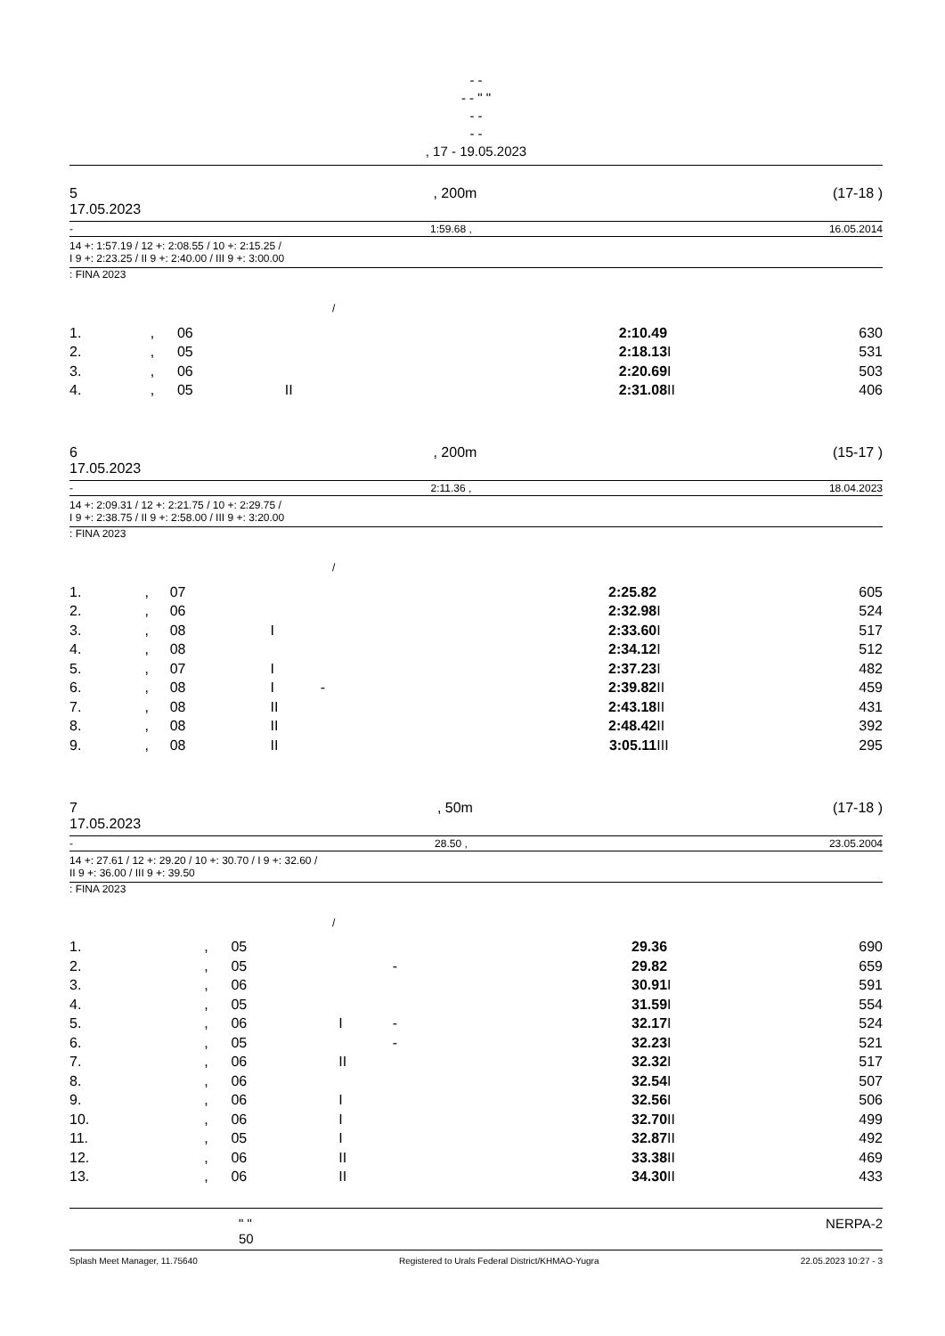- -
- - " "
- -
- -
, 17 - 19.05.2023
5, 200m (17-18 )
17.05.2023
- 1:59.68 , 16.05.2014
14 +: 1:57.19 / 12 +: 2:08.55 / 10 +: 2:15.25 /
I 9 +: 2:23.25 / II 9 +: 2:40.00 / III 9 +: 3:00.00
: FINA 2023
/
| 1. | , | 06 | | | 2:10.49 | | 630 |
| 2. | , | 05 | | | 2:18.13 | I | 531 |
| 3. | , | 06 | | | 2:20.69 | I | 503 |
| 4. | , | 05 | II | | 2:31.08 | II | 406 |
6, 200m (15-17 )
17.05.2023
- 2:11.36 , 18.04.2023
14 +: 2:09.31 / 12 +: 2:21.75 / 10 +: 2:29.75 /
I 9 +: 2:38.75 / II 9 +: 2:58.00 / III 9 +: 3:20.00
: FINA 2023
/
| 1. | , | 07 | | | 2:25.82 | | 605 |
| 2. | , | 06 | | | 2:32.98 | I | 524 |
| 3. | , | 08 | I | | 2:33.60 | I | 517 |
| 4. | , | 08 | | | 2:34.12 | I | 512 |
| 5. | , | 07 | I | | 2:37.23 | I | 482 |
| 6. | , | 08 | I | - | 2:39.82 | II | 459 |
| 7. | , | 08 | II | | 2:43.18 | II | 431 |
| 8. | , | 08 | II | | 2:48.42 | II | 392 |
| 9. | , | 08 | II | | 3:05.11 | III | 295 |
7, 50m (17-18 )
17.05.2023
- 28.50 , 23.05.2004
14 +: 27.61 / 12 +: 29.20 / 10 +: 30.70 / I 9 +: 32.60 /
II 9 +: 36.00 / III 9 +: 39.50
: FINA 2023
/
| 1. | , | 05 | | | 29.36 | | 690 |
| 2. | , | 05 | | - | 29.82 | | 659 |
| 3. | , | 06 | | | 30.91 | I | 591 |
| 4. | , | 05 | | | 31.59 | I | 554 |
| 5. | , | 06 | I | - | 32.17 | I | 524 |
| 6. | , | 05 | | - | 32.23 | I | 521 |
| 7. | , | 06 | II | | 32.32 | I | 517 |
| 8. | , | 06 | | | 32.54 | I | 507 |
| 9. | , | 06 | I | | 32.56 | I | 506 |
| 10. | , | 06 | I | | 32.70 | II | 499 |
| 11. | , | 05 | I | | 32.87 | II | 492 |
| 12. | , | 06 | II | | 33.38 | II | 469 |
| 13. | , | 06 | II | | 34.30 | II | 433 |
" "
50 NERPA-2
Splash Meet Manager, 11.75640 Registered to Urals Federal District/KHMAO-Yugra 22.05.2023 10:27 - 3